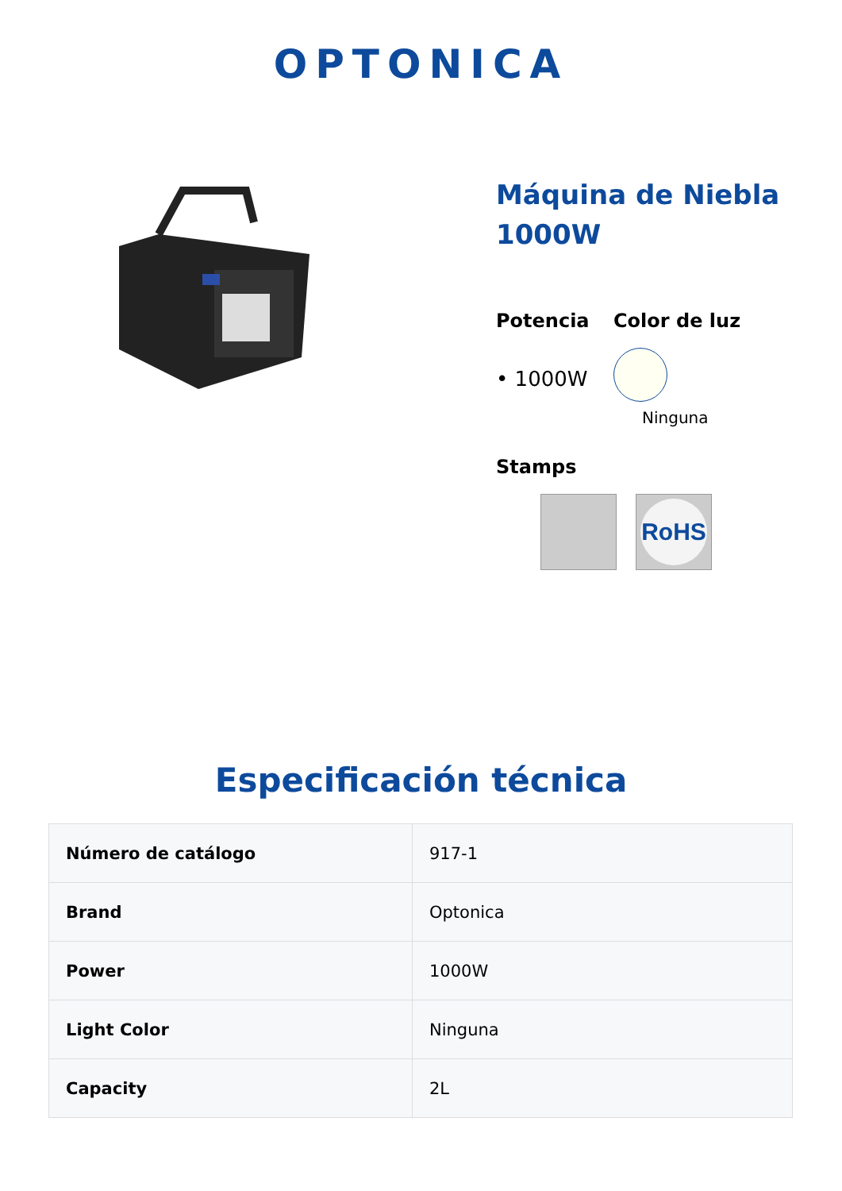OPTONICA
Máquina de Niebla 1000W
Potencia
• 1000W
Color de luz
Ninguna
Stamps
RoHS
Especificación técnica
| Número de catálogo | 917-1 |
| Brand | Optonica |
| Power | 1000W |
| Light Color | Ninguna |
| Capacity | 2L |